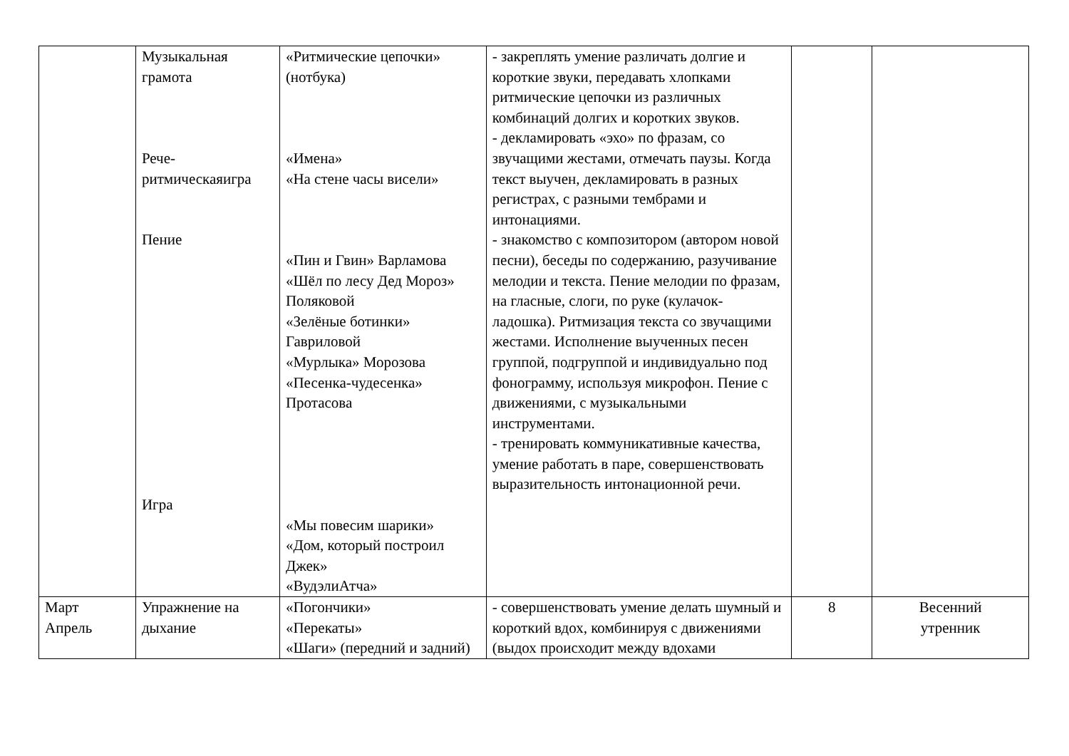| | Музыкальная грамота Рече- ритмическаяигра Пение Игра | «Ритмические цепочки» (нотбука) «Имена» «На стене часы висели» «Пин и Гвин» Варламова «Шёл по лесу Дед Мороз» Поляковой «Зелёные ботинки» Гавриловой «Мурлыка» Морозова «Песенка-чудесенка» Протасова «Мы повесим шарики» «Дом, который построил Джек» «ВудэлиАтча» | - закреплять умение различать долгие и короткие звуки, передавать хлопками ритмические цепочки из различных комбинаций долгих и коротких звуков. - декламировать «эхо» по фразам, со звучащими жестами, отмечать паузы. Когда текст выучен, декламировать в разных регистрах, с разными тембрами и интонациями. - знакомство с композитором (автором новой песни), беседы по содержанию, разучивание мелодии и текста. Пение мелодии по фразам, на гласные, слоги, по руке (кулачок-ладошка). Ритмизация текста со звучащими жестами. Исполнение выученных песен группой, подгруппой и индивидуально под фонограмму, используя микрофон. Пение с движениями, с музыкальными инструментами. - тренировать коммуникативные качества, умение работать в паре, совершенствовать выразительность интонационной речи. | | |
| Март Апрель | Упражнение на дыхание | «Погончики» «Перекаты» «Шаги» (передний и задний) | - совершенствовать умение делать шумный и короткий вдох, комбинируя с движениями (выдох происходит между вдохами | 8 | Весенний утренник |